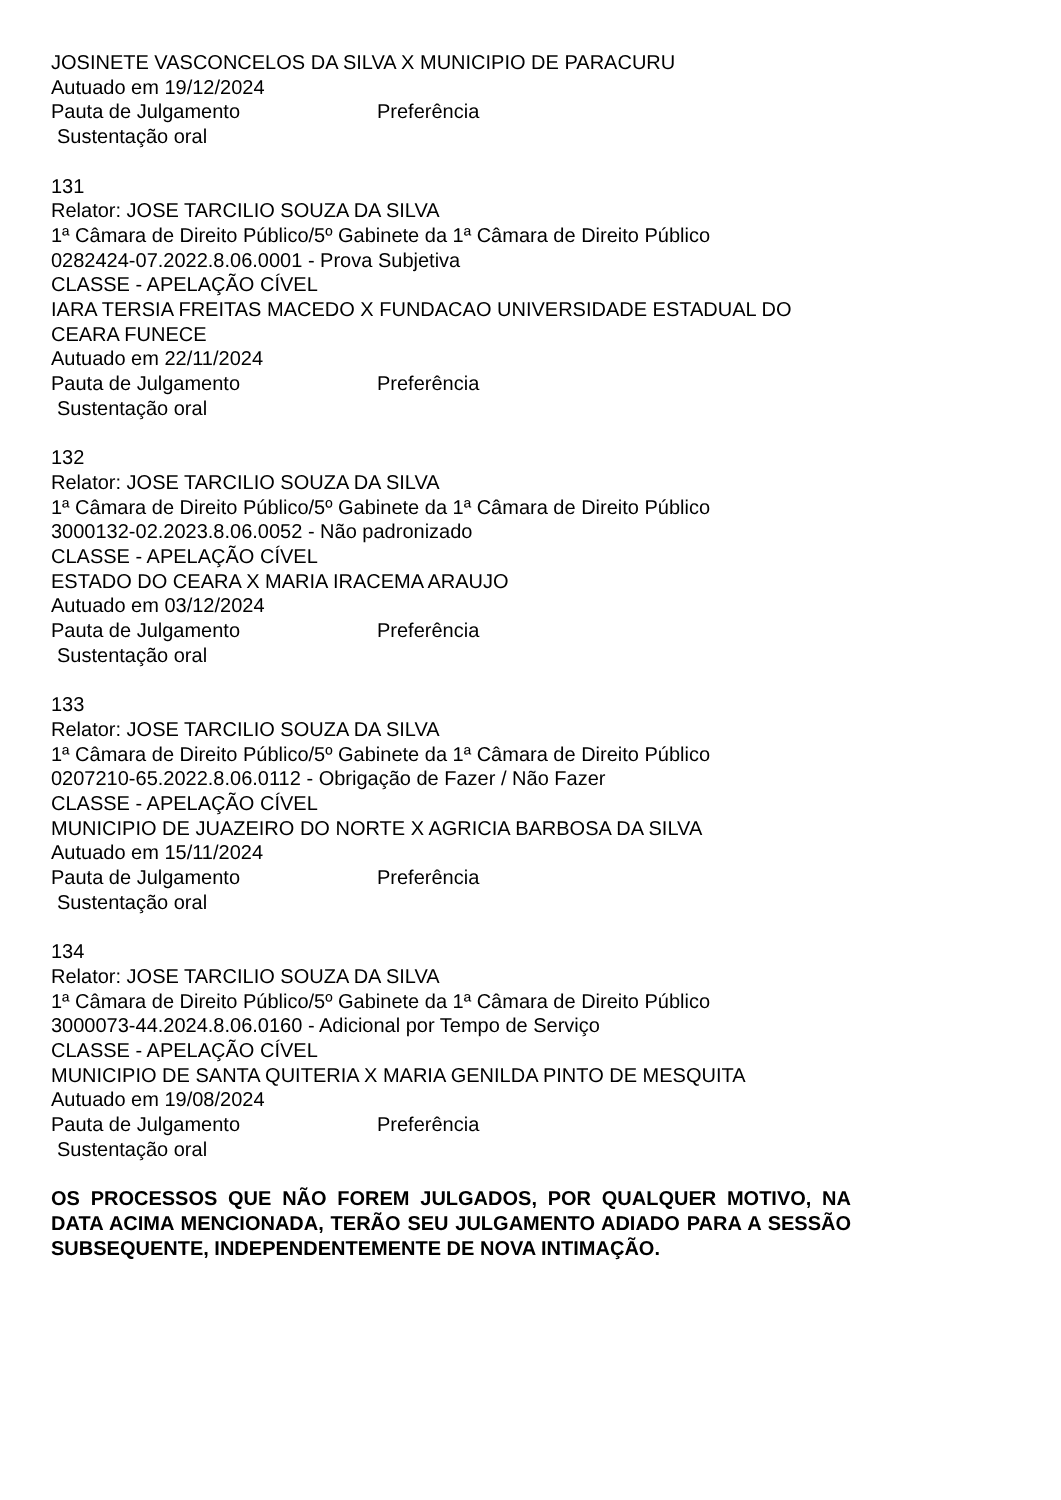JOSINETE VASCONCELOS DA SILVA X MUNICIPIO DE PARACURU
Autuado em 19/12/2024
Pauta de Julgamento Preferência
Sustentação oral
131
Relator: JOSE TARCILIO SOUZA DA SILVA
1ª Câmara de Direito Público/5º Gabinete da 1ª Câmara de Direito Público
0282424-07.2022.8.06.0001 - Prova Subjetiva
CLASSE - APELAÇÃO CÍVEL
IARA TERSIA FREITAS MACEDO X FUNDACAO UNIVERSIDADE ESTADUAL DO CEARA FUNECE
Autuado em 22/11/2024
Pauta de Julgamento Preferência
Sustentação oral
132
Relator: JOSE TARCILIO SOUZA DA SILVA
1ª Câmara de Direito Público/5º Gabinete da 1ª Câmara de Direito Público
3000132-02.2023.8.06.0052 - Não padronizado
CLASSE - APELAÇÃO CÍVEL
ESTADO DO CEARA X MARIA IRACEMA ARAUJO
Autuado em 03/12/2024
Pauta de Julgamento Preferência
Sustentação oral
133
Relator: JOSE TARCILIO SOUZA DA SILVA
1ª Câmara de Direito Público/5º Gabinete da 1ª Câmara de Direito Público
0207210-65.2022.8.06.0112 - Obrigação de Fazer / Não Fazer
CLASSE - APELAÇÃO CÍVEL
MUNICIPIO DE JUAZEIRO DO NORTE X AGRICIA BARBOSA DA SILVA
Autuado em 15/11/2024
Pauta de Julgamento Preferência
Sustentação oral
134
Relator: JOSE TARCILIO SOUZA DA SILVA
1ª Câmara de Direito Público/5º Gabinete da 1ª Câmara de Direito Público
3000073-44.2024.8.06.0160 - Adicional por Tempo de Serviço
CLASSE - APELAÇÃO CÍVEL
MUNICIPIO DE SANTA QUITERIA X MARIA GENILDA PINTO DE MESQUITA
Autuado em 19/08/2024
Pauta de Julgamento Preferência
Sustentação oral
OS PROCESSOS QUE NÃO FOREM JULGADOS, POR QUALQUER MOTIVO, NA DATA ACIMA MENCIONADA, TERÃO SEU JULGAMENTO ADIADO PARA A SESSÃO SUBSEQUENTE, INDEPENDENTEMENTE DE NOVA INTIMAÇÃO.